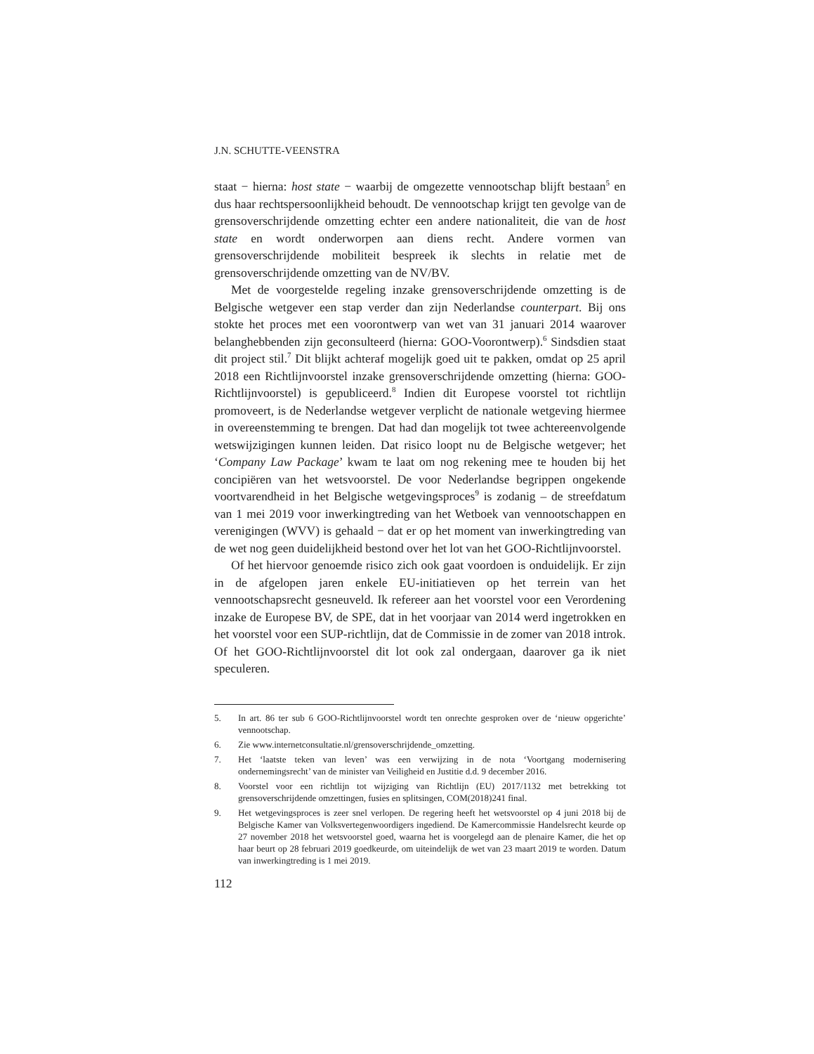J.N. SCHUTTE-VEENSTRA
staat − hierna: host state − waarbij de omgezette vennootschap blijft bestaan<sup>5</sup> en dus haar rechtspersoonlijkheid behoudt. De vennootschap krijgt ten gevolge van de grensoverschrijdende omzetting echter een andere nationaliteit, die van de host state en wordt onderworpen aan diens recht. Andere vormen van grensoverschrijdende mobiliteit bespreek ik slechts in relatie met de grensoverschrijdende omzetting van de NV/BV.
Met de voorgestelde regeling inzake grensoverschrijdende omzetting is de Belgische wetgever een stap verder dan zijn Nederlandse counterpart. Bij ons stokte het proces met een voorontwerp van wet van 31 januari 2014 waarover belanghebbenden zijn geconsulteerd (hierna: GOO-Voorontwerp).<sup>6</sup> Sindsdien staat dit project stil.<sup>7</sup> Dit blijkt achteraf mogelijk goed uit te pakken, omdat op 25 april 2018 een Richtlijnvoorstel inzake grensoverschrijdende omzetting (hierna: GOO-Richtlijnvoorstel) is gepubliceerd.<sup>8</sup> Indien dit Europese voorstel tot richtlijn promoveert, is de Nederlandse wetgever verplicht de nationale wetgeving hiermee in overeenstemming te brengen. Dat had dan mogelijk tot twee achtereenvolgende wetswijzigingen kunnen leiden. Dat risico loopt nu de Belgische wetgever; het ‘Company Law Package’ kwam te laat om nog rekening mee te houden bij het concipiëren van het wetsvoorstel. De voor Nederlandse begrippen ongekende voortvarendheid in het Belgische wetgevingsproces<sup>9</sup> is zodanig – de streefdatum van 1 mei 2019 voor inwerkingtreding van het Wetboek van vennootschappen en verenigingen (WVV) is gehaald − dat er op het moment van inwerkingtreding van de wet nog geen duidelijkheid bestond over het lot van het GOO-Richtlijnvoorstel.
Of het hiervoor genoemde risico zich ook gaat voordoen is onduidelijk. Er zijn in de afgelopen jaren enkele EU-initiatieven op het terrein van het vennootschapsrecht gesneuveld. Ik refereer aan het voorstel voor een Verordening inzake de Europese BV, de SPE, dat in het voorjaar van 2014 werd ingetrokken en het voorstel voor een SUP-richtlijn, dat de Commissie in de zomer van 2018 introk. Of het GOO-Richtlijnvoorstel dit lot ook zal ondergaan, daarover ga ik niet speculeren.
5. In art. 86 ter sub 6 GOO-Richtlijnvoorstel wordt ten onrechte gesproken over de ‘nieuw opgerichte’ vennootschap.
6. Zie www.internetconsultatie.nl/grensoverschrijdende_omzetting.
7. Het ‘laatste teken van leven’ was een verwijzing in de nota ‘Voortgang modernisering ondernemingsrecht’ van de minister van Veiligheid en Justitie d.d. 9 december 2016.
8. Voorstel voor een richtlijn tot wijziging van Richtlijn (EU) 2017/1132 met betrekking tot grensoverschrijdende omzettingen, fusies en splitsingen, COM(2018)241 final.
9. Het wetgevingsproces is zeer snel verlopen. De regering heeft het wetsvoorstel op 4 juni 2018 bij de Belgische Kamer van Volksvertegenwoordigers ingediend. De Kamercommissie Handelsrecht keurde op 27 november 2018 het wetsvoorstel goed, waarna het is voorgelegd aan de plenaire Kamer, die het op haar beurt op 28 februari 2019 goedkeurde, om uiteindelijk de wet van 23 maart 2019 te worden. Datum van inwerkingtreding is 1 mei 2019.
112